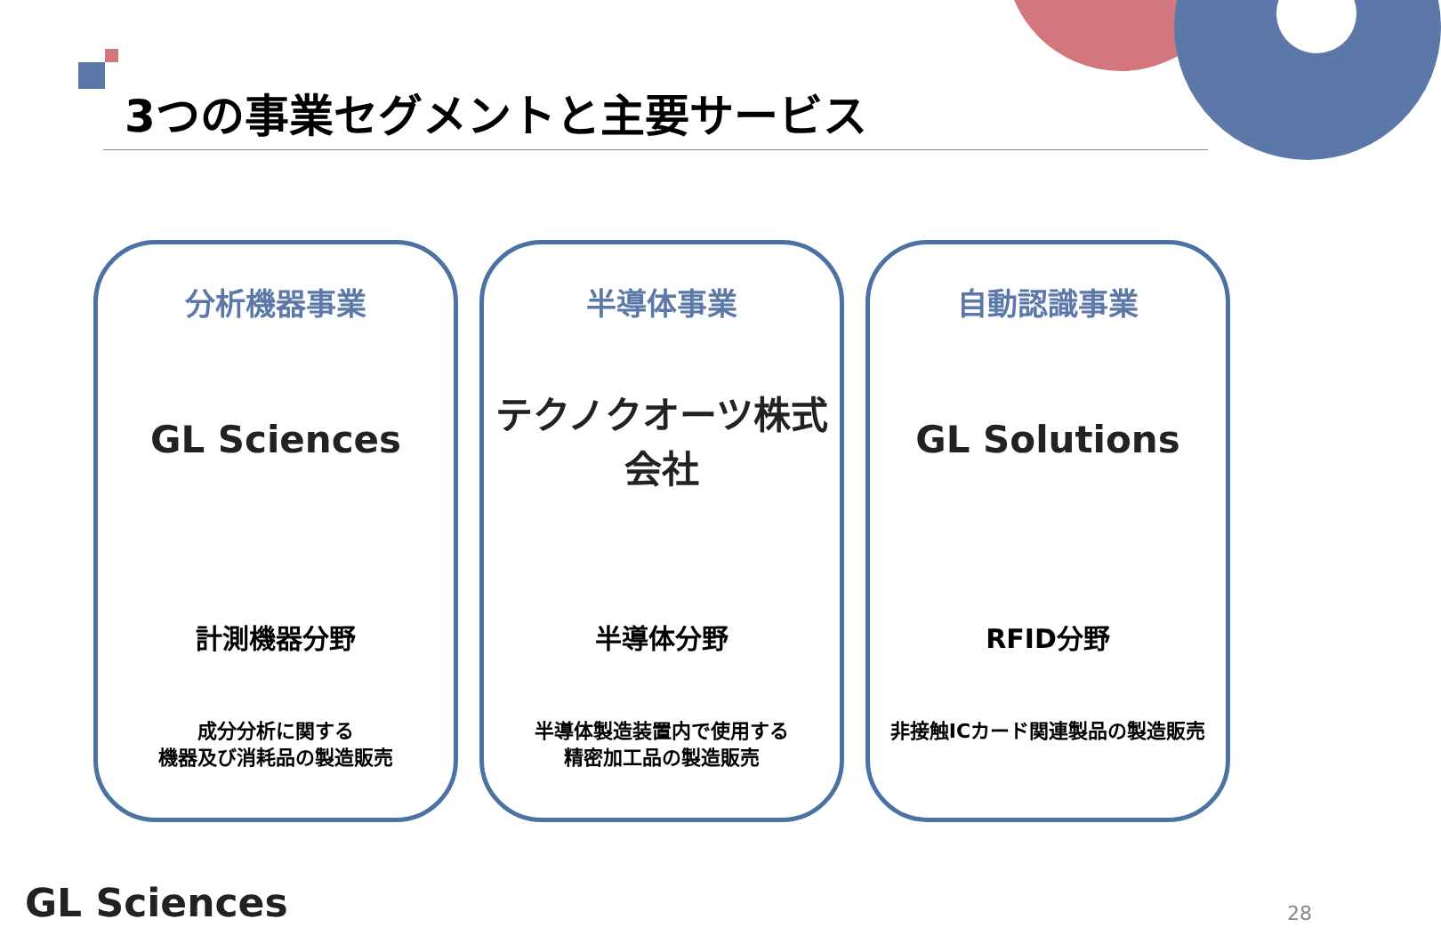3つの事業セグメントと主要サービス
分析機器事業
GL Sciences
計測機器分野
成分分析に関する
機器及び消耗品の製造販売
半導体事業
テクノクオーツ株式会社
半導体分野
半導体製造装置内で使用する
精密加工品の製造販売
自動認識事業
GL Solutions
RFID分野
非接触ICカード関連製品の製造販売
GL Sciences 28